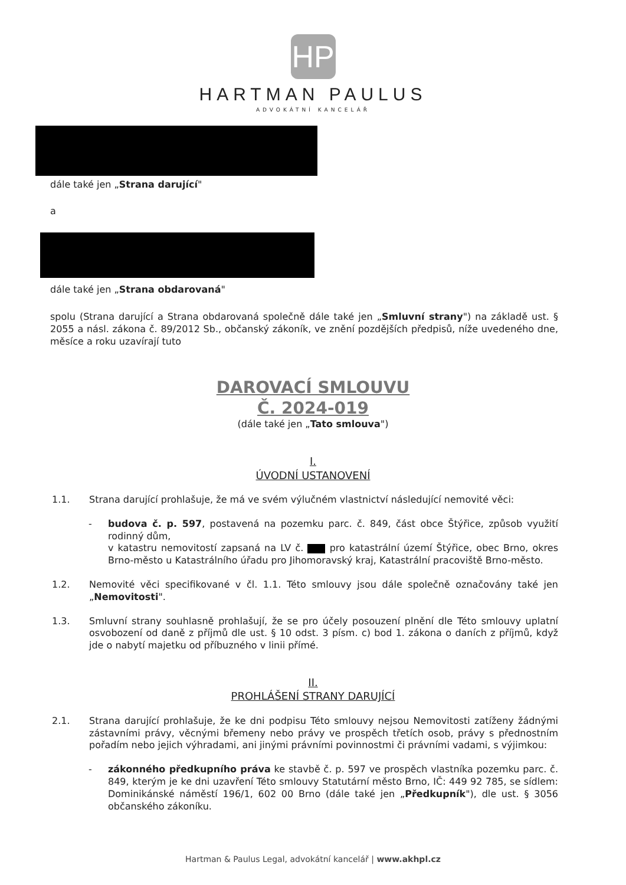HP
HARTMAN PAULUS
ADVOKÁTNÍ KANCELÁŘ
dále také jen „Strana darující"
a
dále také jen „Strana obdarovaná"
spolu (Strana darující a Strana obdarovaná společně dále také jen „Smluvní strany") na základě ust. § 2055 a násl. zákona č. 89/2012 Sb., občanský zákoník, ve znění pozdějších předpisů, níže uvedeného dne, měsíce a roku uzavírají tuto
DAROVACÍ SMLOUVU
Č. 2024-019
(dále také jen „Tato smlouva")
I.
ÚVODNÍ USTANOVENÍ
1.1. Strana darující prohlašuje, že má ve svém výlučném vlastnictví následující nemovité věci:
- budova č. p. 597, postavená na pozemku parc. č. 849, část obce Štýřice, způsob využití rodinný dům,
v katastru nemovitostí zapsaná na LV č. pro katastrální území Štýřice, obec Brno, okres Brno-město u Katastrálního úřadu pro Jihomoravský kraj, Katastrální pracoviště Brno-město.
1.2. Nemovité věci specifikované v čl. 1.1. Této smlouvy jsou dále společně označovány také jen „Nemovitosti".
1.3. Smluvní strany souhlasně prohlašují, že se pro účely posouzení plnění dle Této smlouvy uplatní osvobození od daně z příjmů dle ust. § 10 odst. 3 písm. c) bod 1. zákona o daních z příjmů, když jde o nabytí majetku od příbuzného v linii přímé.
II.
PROHLÁŠENÍ STRANY DARUJÍCÍ
2.1. Strana darující prohlašuje, že ke dni podpisu Této smlouvy nejsou Nemovitosti zatíženy žádnými zástavními právy, věcnými břemeny nebo právy ve prospěch třetích osob, právy s přednostním pořadím nebo jejich výhradami, ani jinými právními povinnostmi či právními vadami, s výjimkou:
- zákonného předkupního práva ke stavbě č. p. 597 ve prospěch vlastníka pozemku parc. č. 849, kterým je ke dni uzavření Této smlouvy Statutární město Brno, IČ: 449 92 785, se sídlem: Dominikánské náměstí 196/1, 602 00 Brno (dále také jen „Předkupník"), dle ust. § 3056 občanského zákoníku.
Hartman & Paulus Legal, advokátní kancelář | www.akhpl.cz